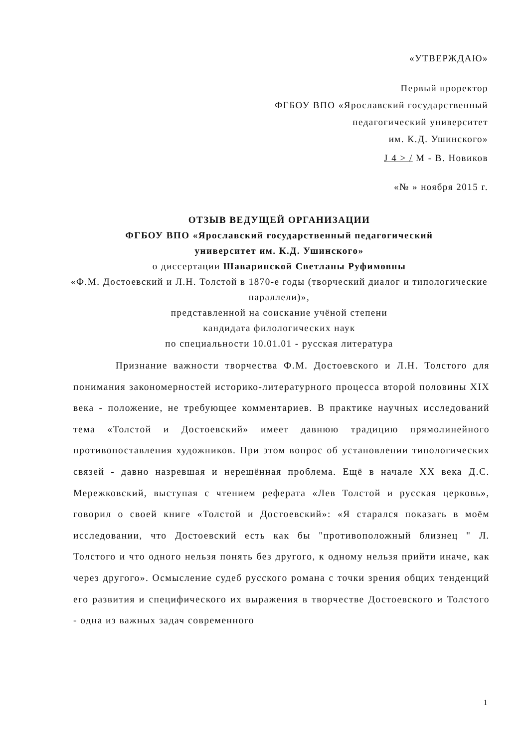«УТВЕРЖДАЮ»
Первый проректор
ФГБОУ ВПО «Ярославский государственный
педагогический университет
им. К.Д. Ушинского»
J 4 > / М - В. Новиков
«№ » ноября 2015 г.
ОТЗЫВ ВЕДУЩЕЙ ОРГАНИЗАЦИИ
ФГБОУ ВПО «Ярославский государственный педагогический
университет им. К.Д. Ушинского»
о диссертации Шаваринской Светланы Руфимовны
«Ф.М. Достоевский и Л.Н. Толстой в 1870-е годы (творческий диалог и типологические параллели)»,
представленной на соискание учёной степени
кандидата филологических наук
по специальности 10.01.01 - русская литература
Признание важности творчества Ф.М. Достоевского и Л.Н. Толстого для понимания закономерностей историко-литературного процесса второй половины XIX века - положение, не требующее комментариев. В практике научных исследований тема «Толстой и Достоевский» имеет давнюю традицию прямолинейного противопоставления художников. При этом вопрос об установлении типологических связей - давно назревшая и нерешённая проблема. Ещё в начале XX века Д.С. Мережковский, выступая с чтением реферата «Лев Толстой и русская церковь», говорил о своей книге «Толстой и Достоевский»: «Я старался показать в моём исследовании, что Достоевский есть как бы "противоположный близнец " Л. Толстого и что одного нельзя понять без другого, к одному нельзя прийти иначе, как через другого». Осмысление судеб русского романа с точки зрения общих тенденций его развития и специфического их выражения в творчестве Достоевского и Толстого - одна из важных задач современного
1